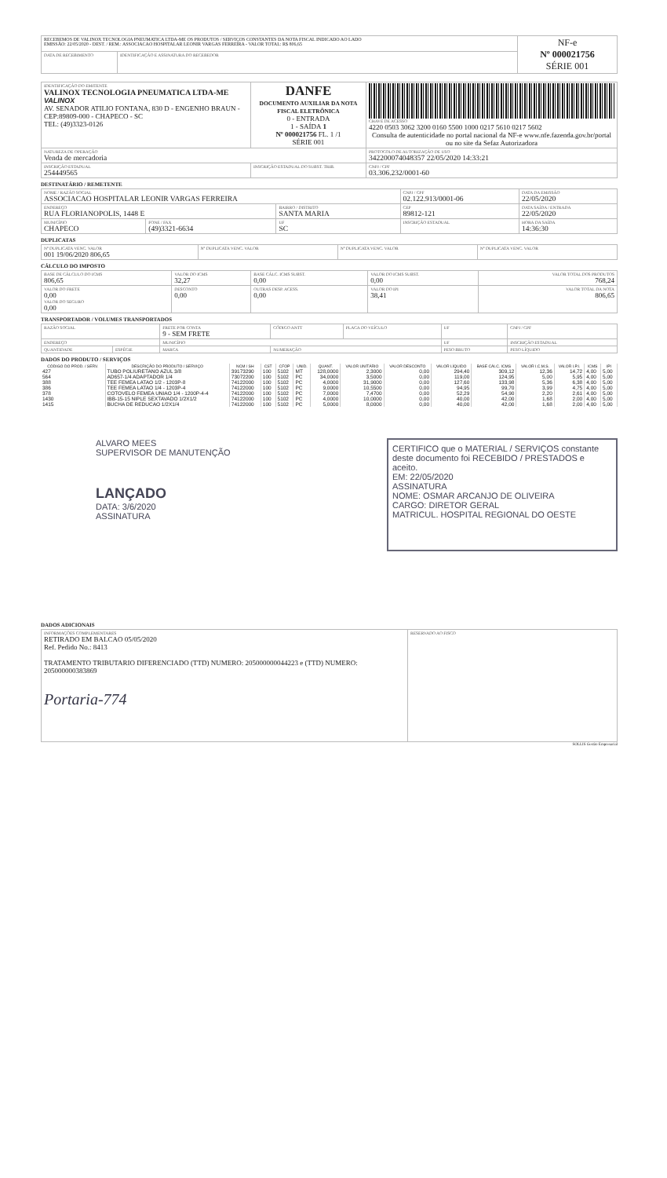| RECEBEMOS DE VALINOX TECNOLOGIA PNEUMATICA LTDA-ME OS PRODUTOS / SERVIÇOS CONSTANTES DA NOTA FISCAL INDICADO AO LADO EMISSÃO: 22/05/2020 - DEST. / REM.: ASSOCIACAO HOSPITALAR LEONIR VARGAS FERREIRA - VALOR TOTAL: R$ 806,65 | | NF-e Nº 000021756 SÉRIE 001 |
| DATA DE RECEBIMENTO | IDENTIFICAÇÃO E ASSINATURA DO RECEBEDOR | |
| IDENTIFICAÇÃO DO EMITENTE VALINOX TECNOLOGIA PNEUMATICA LTDA-ME VALINOX AV. SENADOR ATILIO FONTANA, 830 D - ENGENHO BRAUN - CEP:89809-000 - CHAPECO - SC TEL: (49)3323-0126 | DANFE DOCUMENTO AUXILIAR DA NOTA FISCAL ELETRÔNICA 0 - ENTRADA 1 - SAÍDA 1 Nº 000021756 FL. 1 /1 SÉRIE 001 | CHAVE DE ACESSO 4220 0503 3062 3200 0160 5500 1000 0217 5610 0217 5602 Consulta de autenticidade no portal nacional da NF-e www.nfe.fazenda.gov.br/portal ou no site da Sefaz Autorizadora |
| NATUREZA DE OPERAÇÃO Venda de mercadoria | | PROTOCOLO DE AUTORIZAÇÃO DE USO 342200074048357 22/05/2020 14:33:21 |
| INSCRIÇÃO ESTADUAL 254449565 | INSCRIÇÃO ESTADUAL DO SUBST. TRIB. | CNPJ / CPF 03.306.232/0001-60 |
DESTINATÁRIO / REMETENTE
| NOME / RAZÃO SOCIAL ASSOCIACAO HOSPITALAR LEONIR VARGAS FERREIRA | | | CNPJ / CPF 02.122.913/0001-06 | | DATA DA EMISSÃO 22/05/2020 |
| ENDEREÇO RUA FLORIANOPOLIS, 1448 E | | BAIRRO / DISTRITO SANTA MARIA | | CEP 89812-121 | DATA SAÍDA / ENTRADA 22/05/2020 |
| MUNICÍPIO CHAPECO | FONE / FAX (49)3321-6634 | UF SC | INSCRIÇÃO ESTADUAL | | HORA DA SAÍDA 14:36:30 |
DUPLICATAS
| Nº DUPLICATA VENC. VALOR 001 19/06/2020 806,65 | Nº DUPLICATA VENC. VALOR | Nº DUPLICATA VENC. VALOR | Nº DUPLICATA VENC. VALOR |
CÁLCULO DO IMPOSTO
| BASE DE CÁLCULO DO ICMS 806,65 | VALOR DO ICMS 32,27 | BASE CÁLC. ICMS SUBST. 0,00 | VALOR DO ICMS SUBST. 0,00 | VALOR TOTAL DOS PRODUTOS 768,24 |
| VALOR DO FRETE 0,00 VALOR DO SEGURO 0,00 | DESCONTO 0,00 | OUTRAS DESP. ACESS. 0,00 | VALOR DO IPI 38,41 | VALOR TOTAL DA NOTA 806,65 |
TRANSPORTADOR / VOLUMES TRANSPORTADOS
| RAZÃO SOCIAL | | FRETE POR CONTA 9 - SEM FRETE | CÓDIGO ANTT | PLACA DO VEÍCULO | UF | CNPJ / CPF |
| ENDEREÇO | | MUNICÍPIO | | | UF | INSCRIÇÃO ESTADUAL |
| QUANTIDADE | ESPÉCIE | MARCA | NUMERAÇÃO | | PESO BRUTO | PESO LÍQUIDO |
DADOS DO PRODUTO / SERVIÇOS
| CÓDIGO DO PROD. / SERV. | DESCRIÇÃO DO PRODUTO / SERVIÇO | NCM / SH | CST | CFOP | UNID. | QUANT. | VALOR UNITÁRIO | VALOR DESCONTO | VALOR LÍQUIDO | BASE CÁLC. ICMS | VALOR I.C.M.S. | VALOR I.P.I. | ICMS | IPI |
| --- | --- | --- | --- | --- | --- | --- | --- | --- | --- | --- | --- | --- | --- | --- |
| 427 | TUBO POLIURETANO AZUL 3/8 | 39173290 | 100 | 5102 | MT | 128,0000 | 2,3000 | 0,00 | 294,40 | 309,12 | 12,36 | 14,72 | 4,00 | 5,00 |
| 564 | AD657-1/4 ADAPTADOR 1/4 | 73072200 | 100 | 5102 | PC | 34,0000 | 3,5000 | 0,00 | 119,00 | 124,95 | 5,00 | 5,95 | 4,00 | 5,00 |
| 388 | TEE FEMEA LATAO 1/2 - 1203P-8 | 74122000 | 100 | 5102 | PC | 4,0000 | 31,9000 | 0,00 | 127,60 | 133,98 | 5,36 | 6,38 | 4,00 | 5,00 |
| 386 | TEE FEMEA LATAO 1/4 - 1203P-4 | 74122000 | 100 | 5102 | PC | 9,0000 | 10,5500 | 0,00 | 94,95 | 99,70 | 3,99 | 4,75 | 4,00 | 5,00 |
| 378 | COTOVELO FEMEA UNIAO 1/4 - 1200P-4-4 | 74122000 | 100 | 5102 | PC | 7,0000 | 7,4700 | 0,00 | 52,29 | 54,90 | 2,20 | 2,61 | 4,00 | 5,00 |
| 1430 | IBB-15-15 NIPLE SEXTAVADO 1/2X1/2 | 74122000 | 100 | 5102 | PC | 4,0000 | 10,0000 | 0,00 | 40,00 | 42,00 | 1,68 | 2,00 | 4,00 | 5,00 |
| 1415 | BUCHA DE REDUCAO 1/2X1/4 | 74122000 | 100 | 5102 | PC | 5,0000 | 8,0000 | 0,00 | 40,00 | 42,00 | 1,68 | 2,00 | 4,00 | 5,00 |
ALVARO MEES
SUPERVISOR DE MANUTENÇÃO
LANÇADO
DATA: 3/6/2020
ASSINATURA
CERTIFICO que o MATERIAL / SERVIÇOS constante deste documento foi RECEBIDO / PRESTADOS e aceito.
EM: 22/05/2020
ASSINATURA
NOME: OSMAR ARCANJO DE OLIVEIRA
CARGO: DIRETOR GERAL
MATRICUL. HOSPITAL REGIONAL DO OESTE
DADOS ADICIONAIS
| INFORMAÇÕES COMPLEMENTARES RETIRADO EM BALCAO 05/05/2020 Ref. Pedido No.: 8413 TRATAMENTO TRIBUTARIO DIFERENCIADO (TTD) NUMERO: 205000000044223 e (TTD) NUMERO: 205000000383869 Portaria-774 | RESERVADO AO FISCO |
SOLLIS Gestão Empresarial